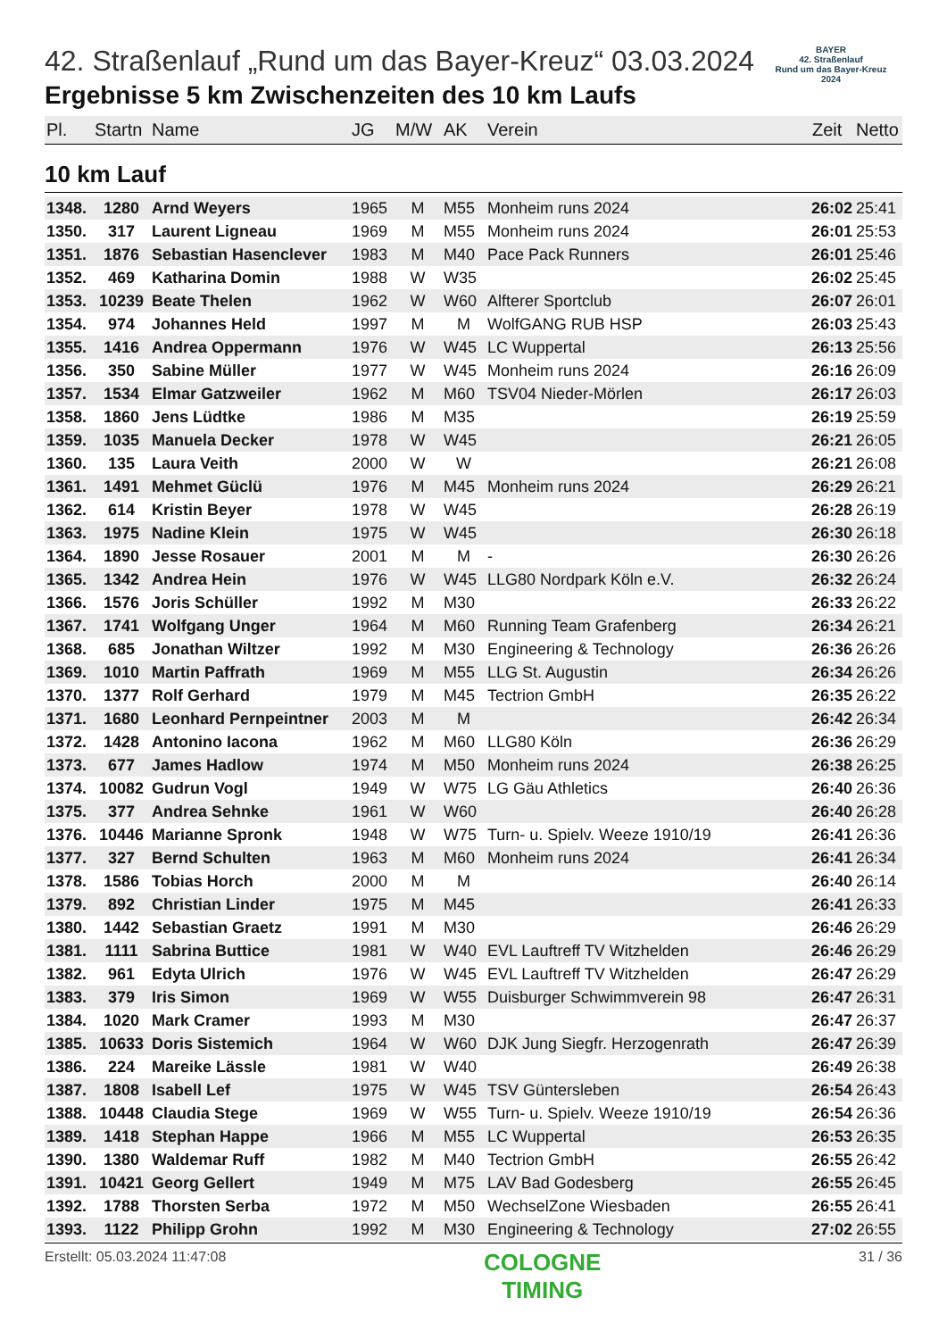BAYER
42. Straßenlauf
Rund um das Bayer-Kreuz
2024
42. Straßenlauf „Rund um das Bayer-Kreuz“ 03.03.2024
Ergebnisse 5 km Zwischenzeiten des 10 km Laufs
| Pl. | Startn | Name | JG | M/W | AK | Verein | Zeit | Netto |
| --- | --- | --- | --- | --- | --- | --- | --- | --- |
10 km Lauf
| 1348. | 1280 | Arnd Weyers | 1965 | M | M55 | Monheim runs 2024 | 26:02 | 25:41 |
| 1350. | 317 | Laurent Ligneau | 1969 | M | M55 | Monheim runs 2024 | 26:01 | 25:53 |
| 1351. | 1876 | Sebastian Hasenclever | 1983 | M | M40 | Pace Pack Runners | 26:01 | 25:46 |
| 1352. | 469 | Katharina Domin | 1988 | W | W35 | | 26:02 | 25:45 |
| 1353. | 10239 | Beate Thelen | 1962 | W | W60 | Alfterer Sportclub | 26:07 | 26:01 |
| 1354. | 974 | Johannes Held | 1997 | M | M | WolfGANG RUB HSP | 26:03 | 25:43 |
| 1355. | 1416 | Andrea Oppermann | 1976 | W | W45 | LC Wuppertal | 26:13 | 25:56 |
| 1356. | 350 | Sabine Müller | 1977 | W | W45 | Monheim runs 2024 | 26:16 | 26:09 |
| 1357. | 1534 | Elmar Gatzweiler | 1962 | M | M60 | TSV04 Nieder-Mörlen | 26:17 | 26:03 |
| 1358. | 1860 | Jens Lüdtke | 1986 | M | M35 | | 26:19 | 25:59 |
| 1359. | 1035 | Manuela Decker | 1978 | W | W45 | | 26:21 | 26:05 |
| 1360. | 135 | Laura Veith | 2000 | W | W | | 26:21 | 26:08 |
| 1361. | 1491 | Mehmet Güclü | 1976 | M | M45 | Monheim runs 2024 | 26:29 | 26:21 |
| 1362. | 614 | Kristin Beyer | 1978 | W | W45 | | 26:28 | 26:19 |
| 1363. | 1975 | Nadine Klein | 1975 | W | W45 | | 26:30 | 26:18 |
| 1364. | 1890 | Jesse Rosauer | 2001 | M | M | - | 26:30 | 26:26 |
| 1365. | 1342 | Andrea Hein | 1976 | W | W45 | LLG80 Nordpark Köln e.V. | 26:32 | 26:24 |
| 1366. | 1576 | Joris Schüller | 1992 | M | M30 | | 26:33 | 26:22 |
| 1367. | 1741 | Wolfgang Unger | 1964 | M | M60 | Running Team Grafenberg | 26:34 | 26:21 |
| 1368. | 685 | Jonathan Wiltzer | 1992 | M | M30 | Engineering & Technology | 26:36 | 26:26 |
| 1369. | 1010 | Martin Paffrath | 1969 | M | M55 | LLG St. Augustin | 26:34 | 26:26 |
| 1370. | 1377 | Rolf Gerhard | 1979 | M | M45 | Tectrion GmbH | 26:35 | 26:22 |
| 1371. | 1680 | Leonhard Pernpeintner | 2003 | M | M | | 26:42 | 26:34 |
| 1372. | 1428 | Antonino Iacona | 1962 | M | M60 | LLG80 Köln | 26:36 | 26:29 |
| 1373. | 677 | James Hadlow | 1974 | M | M50 | Monheim runs 2024 | 26:38 | 26:25 |
| 1374. | 10082 | Gudrun Vogl | 1949 | W | W75 | LG Gäu Athletics | 26:40 | 26:36 |
| 1375. | 377 | Andrea Sehnke | 1961 | W | W60 | | 26:40 | 26:28 |
| 1376. | 10446 | Marianne Spronk | 1948 | W | W75 | Turn- u. Spielv. Weeze 1910/19 | 26:41 | 26:36 |
| 1377. | 327 | Bernd Schulten | 1963 | M | M60 | Monheim runs 2024 | 26:41 | 26:34 |
| 1378. | 1586 | Tobias Horch | 2000 | M | M | | 26:40 | 26:14 |
| 1379. | 892 | Christian Linder | 1975 | M | M45 | | 26:41 | 26:33 |
| 1380. | 1442 | Sebastian Graetz | 1991 | M | M30 | | 26:46 | 26:29 |
| 1381. | 1111 | Sabrina Buttice | 1981 | W | W40 | EVL Lauftreff TV Witzhelden | 26:46 | 26:29 |
| 1382. | 961 | Edyta Ulrich | 1976 | W | W45 | EVL Lauftreff TV Witzhelden | 26:47 | 26:29 |
| 1383. | 379 | Iris Simon | 1969 | W | W55 | Duisburger Schwimmverein 98 | 26:47 | 26:31 |
| 1384. | 1020 | Mark Cramer | 1993 | M | M30 | | 26:47 | 26:37 |
| 1385. | 10633 | Doris Sistemich | 1964 | W | W60 | DJK Jung Siegfr. Herzogenrath | 26:47 | 26:39 |
| 1386. | 224 | Mareike Lässle | 1981 | W | W40 | | 26:49 | 26:38 |
| 1387. | 1808 | Isabell Lef | 1975 | W | W45 | TSV Güntersleben | 26:54 | 26:43 |
| 1388. | 10448 | Claudia Stege | 1969 | W | W55 | Turn- u. Spielv. Weeze 1910/19 | 26:54 | 26:36 |
| 1389. | 1418 | Stephan Happe | 1966 | M | M55 | LC Wuppertal | 26:53 | 26:35 |
| 1390. | 1380 | Waldemar Ruff | 1982 | M | M40 | Tectrion GmbH | 26:55 | 26:42 |
| 1391. | 10421 | Georg Gellert | 1949 | M | M75 | LAV Bad Godesberg | 26:55 | 26:45 |
| 1392. | 1788 | Thorsten Serba | 1972 | M | M50 | WechselZone Wiesbaden | 26:55 | 26:41 |
| 1393. | 1122 | Philipp Grohn | 1992 | M | M30 | Engineering & Technology | 27:02 | 26:55 |
Erstellt: 05.03.2024 11:47:08 COLOGNE
TIMING 31 / 36